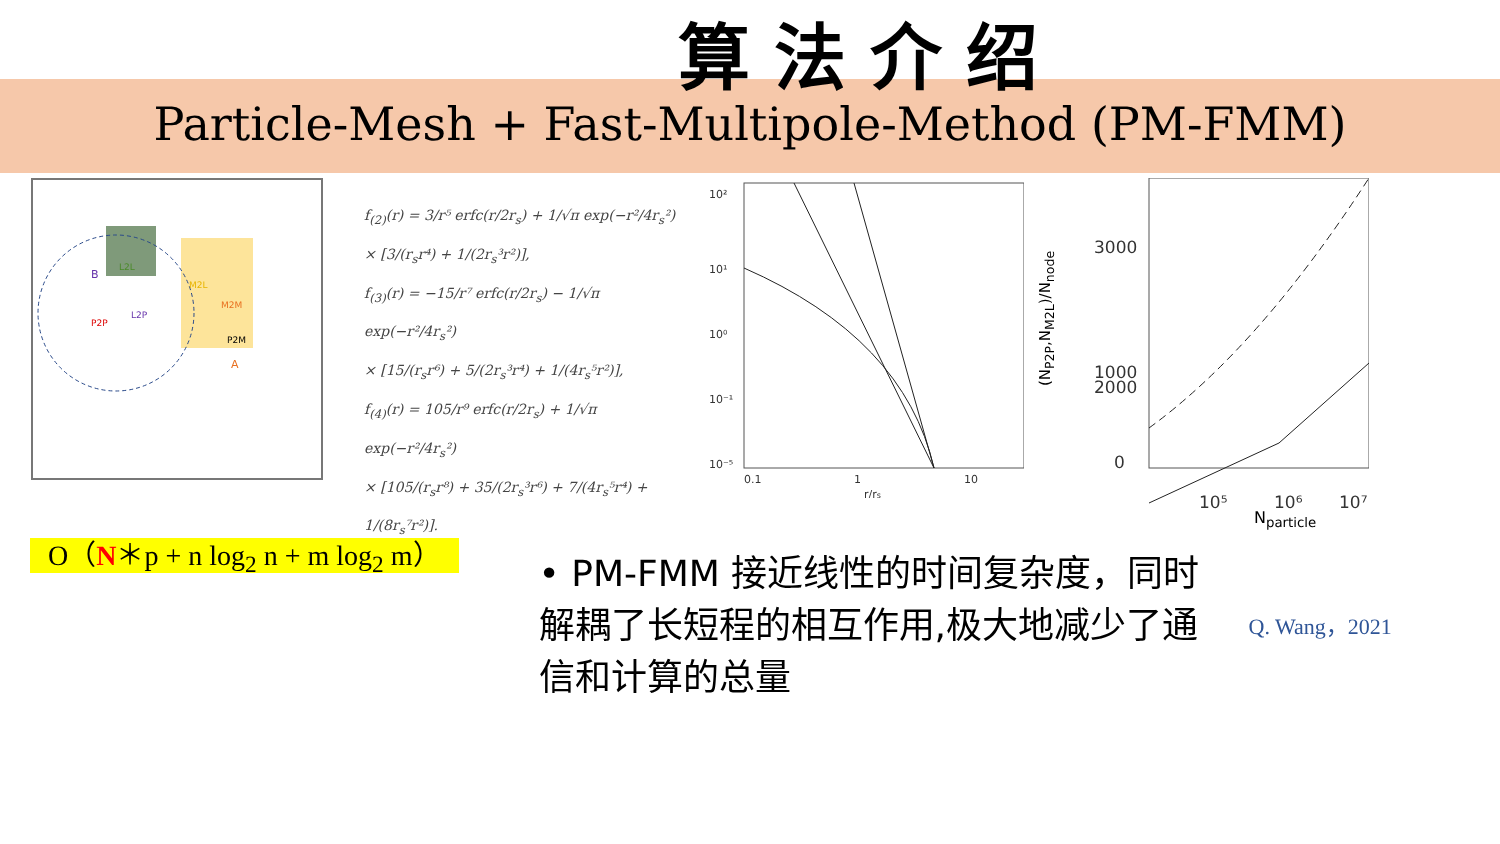算法介绍
Particle-Mesh + Fast-Multipole-Method (PM-FMM)
B
L2L
M2L
L2P
P2P
M2M
P2M
A
f<sub>(2)</sub>(r) = 3/r⁵ erfc(r/2r<sub>s</sub>) + 1/√π exp(−r²/4r<sub>s</sub>²)
× [3/(r<sub>s</sub>r⁴) + 1/(2r<sub>s</sub>³r²)],
f<sub>(3)</sub>(r) = −15/r⁷ erfc(r/2r<sub>s</sub>) − 1/√π exp(−r²/4r<sub>s</sub>²)
× [15/(r<sub>s</sub>r⁶) + 5/(2r<sub>s</sub>³r⁴) + 1/(4r<sub>s</sub>⁵r²)],
f<sub>(4)</sub>(r) = 105/r⁹ erfc(r/2r<sub>s</sub>) + 1/√π exp(−r²/4r<sub>s</sub>²)
× [105/(r<sub>s</sub>r⁸) + 35/(2r<sub>s</sub>³r⁶) + 7/(4r<sub>s</sub>⁵r⁴) + 1/(8r<sub>s</sub>⁷r²)].
10²
10¹
10⁰
10⁻¹
10⁻⁵
0.1
1
10
r/rs
3000
2000
1000
0
10⁵
10⁶
10⁷
N<sub>particle</sub>
(N<sub>P2P</sub>,N<sub>M2L</sub>)/N<sub>node</sub>
O（N＊p + n log<sub>2</sub> n + m log<sub>2</sub> m）
• PM-FMM 接近线性的时间复杂度，同时解耦了长短程的相互作用,极大地减少了通信和计算的总量
Q. Wang，2021